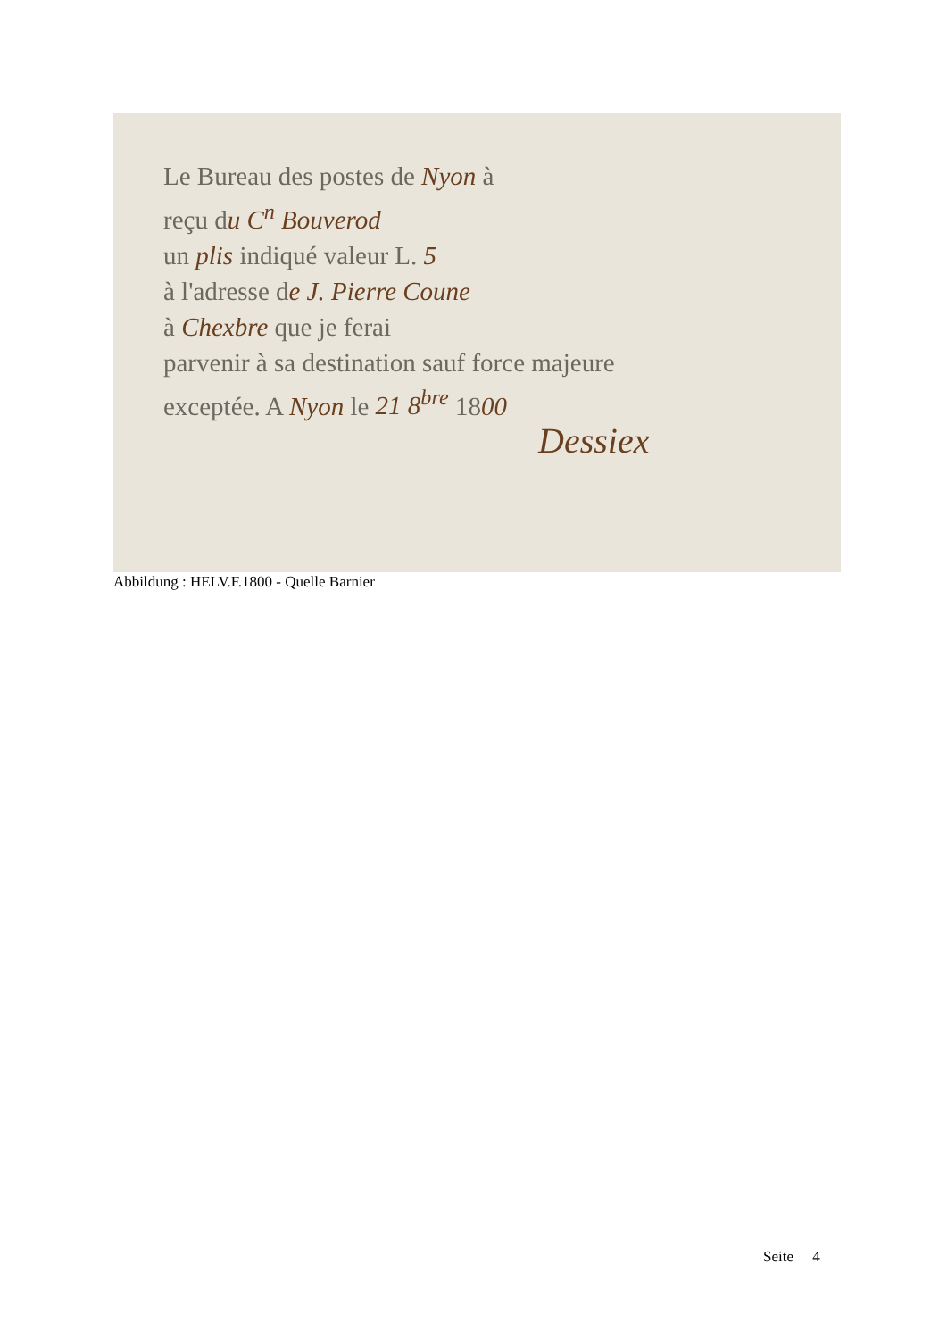Le Bureau des postes de Nyon à
reçu du C<sup>n</sup> Bouverod
un plis indiqué valeur L. 5
à l'adresse de J. Pierre Coune
à Chexbre que je ferai
parvenir à sa destination sauf force majeure
exceptée. A Nyon le 21 8<sup>bre</sup> 1800
Dessiex
Abbildung : HELV.F.1800 - Quelle Barnier
Seite 4